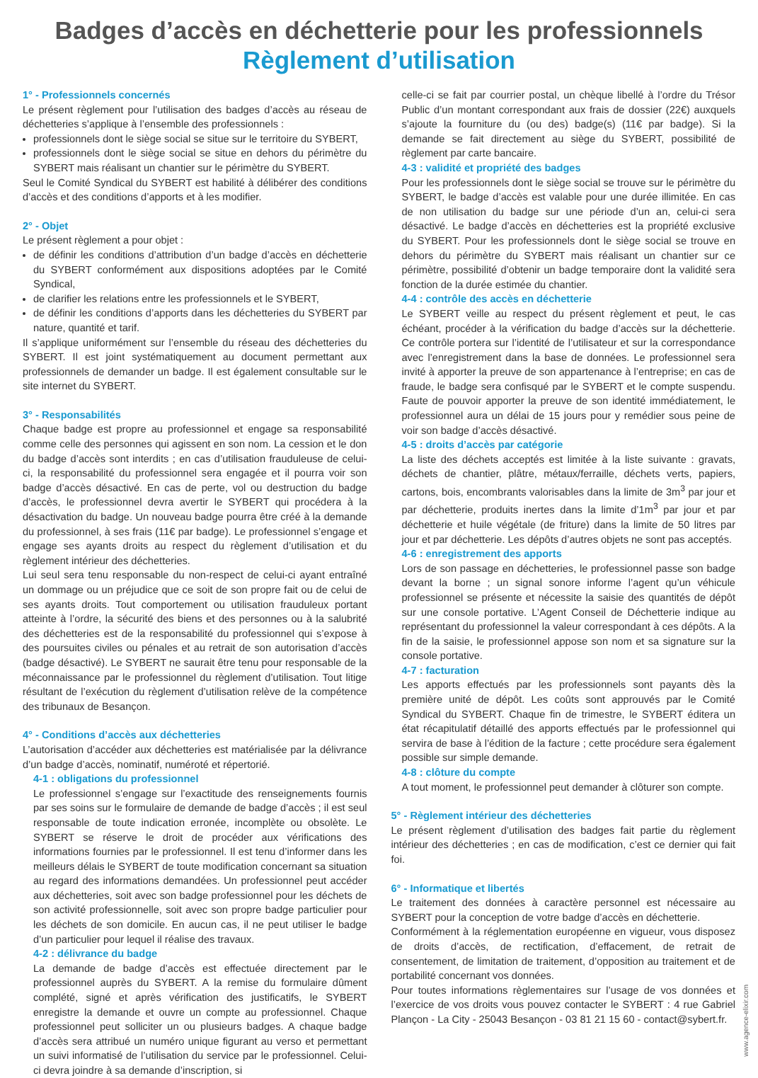Badges d’accès en déchetterie pour les professionnels
Règlement d’utilisation
1° - Professionnels concernés
Le présent règlement pour l’utilisation des badges d’accès au réseau de déchetteries s’applique à l’ensemble des professionnels :
professionnels dont le siège social se situe sur le territoire du SYBERT,
professionnels dont le siège social se situe en dehors du périmètre du SYBERT mais réalisant un chantier sur le périmètre du SYBERT.
Seul le Comité Syndical du SYBERT est habilité à délibérer des conditions d’accès et des conditions d’apports et à les modifier.
2° - Objet
Le présent règlement a pour objet :
de définir les conditions d’attribution d’un badge d’accès en déchetterie du SYBERT conformément aux dispositions adoptées par le Comité Syndical,
de clarifier les relations entre les professionnels et le SYBERT,
de définir les conditions d’apports dans les déchetteries du SYBERT par nature, quantité et tarif.
Il s’applique uniformément sur l’ensemble du réseau des déchetteries du SYBERT. Il est joint systématiquement au document permettant aux professionnels de demander un badge. Il est également consultable sur le site internet du SYBERT.
3° - Responsabilités
Chaque badge est propre au professionnel et engage sa responsabilité comme celle des personnes qui agissent en son nom. La cession et le don du badge d’accès sont interdits ; en cas d’utilisation frauduleuse de celui-ci, la responsabilité du professionnel sera engagée et il pourra voir son badge d’accès désactivé. En cas de perte, vol ou destruction du badge d’accès, le professionnel devra avertir le SYBERT qui procédera à la désactivation du badge. Un nouveau badge pourra être créé à la demande du professionnel, à ses frais (11€ par badge). Le professionnel s’engage et engage ses ayants droits au respect du règlement d’utilisation et du règlement intérieur des déchetteries.
Lui seul sera tenu responsable du non-respect de celui-ci ayant entraîné un dommage ou un préjudice que ce soit de son propre fait ou de celui de ses ayants droits. Tout comportement ou utilisation frauduleux portant atteinte à l’ordre, la sécurité des biens et des personnes ou à la salubrité des déchetteries est de la responsabilité du professionnel qui s’expose à des poursuites civiles ou pénales et au retrait de son autorisation d’accès (badge désactivé). Le SYBERT ne saurait être tenu pour responsable de la méconnaissance par le professionnel du règlement d’utilisation. Tout litige résultant de l’exécution du règlement d’utilisation relève de la compétence des tribunaux de Besançon.
4° - Conditions d’accès aux déchetteries
L’autorisation d’accéder aux déchetteries est matérialisée par la délivrance d’un badge d’accès, nominatif, numéroté et répertorié.
4-1 : obligations du professionnel
Le professionnel s’engage sur l’exactitude des renseignements fournis par ses soins sur le formulaire de demande de badge d’accès ; il est seul responsable de toute indication erronée, incomplète ou obsolète. Le SYBERT se réserve le droit de procéder aux vérifications des informations fournies par le professionnel. Il est tenu d’informer dans les meilleurs délais le SYBERT de toute modification concernant sa situation au regard des informations demandées. Un professionnel peut accéder aux déchetteries, soit avec son badge professionnel pour les déchets de son activité professionnelle, soit avec son propre badge particulier pour les déchets de son domicile. En aucun cas, il ne peut utiliser le badge d’un particulier pour lequel il réalise des travaux.
4-2 : délivrance du badge
La demande de badge d’accès est effectuée directement par le professionnel auprès du SYBERT. A la remise du formulaire dûment complété, signé et après vérification des justificatifs, le SYBERT enregistre la demande et ouvre un compte au professionnel. Chaque professionnel peut solliciter un ou plusieurs badges. A chaque badge d’accès sera attribué un numéro unique figurant au verso et permettant un suivi informatisé de l’utilisation du service par le professionnel. Celui-ci devra joindre à sa demande d’inscription, si
celle-ci se fait par courrier postal, un chèque libellé à l’ordre du Trésor Public d’un montant correspondant aux frais de dossier (22€) auxquels s’ajoute la fourniture du (ou des) badge(s) (11€ par badge). Si la demande se fait directement au siège du SYBERT, possibilité de règlement par carte bancaire.
4-3 : validité et propriété des badges
Pour les professionnels dont le siège social se trouve sur le périmètre du SYBERT, le badge d’accès est valable pour une durée illimitée. En cas de non utilisation du badge sur une période d’un an, celui-ci sera désactivé. Le badge d’accès en déchetteries est la propriété exclusive du SYBERT. Pour les professionnels dont le siège social se trouve en dehors du périmètre du SYBERT mais réalisant un chantier sur ce périmètre, possibilité d’obtenir un badge temporaire dont la validité sera fonction de la durée estimée du chantier.
4-4 : contrôle des accès en déchetterie
Le SYBERT veille au respect du présent règlement et peut, le cas échéant, procéder à la vérification du badge d’accès sur la déchetterie. Ce contrôle portera sur l’identité de l’utilisateur et sur la correspondance avec l’enregistrement dans la base de données. Le professionnel sera invité à apporter la preuve de son appartenance à l’entreprise; en cas de fraude, le badge sera confisqué par le SYBERT et le compte suspendu. Faute de pouvoir apporter la preuve de son identité immédiatement, le professionnel aura un délai de 15 jours pour y remédier sous peine de voir son badge d’accès désactivé.
4-5 : droits d’accès par catégorie
La liste des déchets acceptés est limitée à la liste suivante : gravats, déchets de chantier, plâtre, métaux/ferraille, déchets verts, papiers, cartons, bois, encombrants valorisables dans la limite de 3m<sup>3</sup> par jour et par déchetterie, produits inertes dans la limite d’1m<sup>3</sup> par jour et par déchetterie et huile végétale (de friture) dans la limite de 50 litres par jour et par déchetterie. Les dépôts d’autres objets ne sont pas acceptés.
4-6 : enregistrement des apports
Lors de son passage en déchetteries, le professionnel passe son badge devant la borne ; un signal sonore informe l’agent qu’un véhicule professionnel se présente et nécessite la saisie des quantités de dépôt sur une console portative. L’Agent Conseil de Déchetterie indique au représentant du professionnel la valeur correspondant à ces dépôts. A la fin de la saisie, le professionnel appose son nom et sa signature sur la console portative.
4-7 : facturation
Les apports effectués par les professionnels sont payants dès la première unité de dépôt. Les coûts sont approuvés par le Comité Syndical du SYBERT. Chaque fin de trimestre, le SYBERT éditera un état récapitulatif détaillé des apports effectués par le professionnel qui servira de base à l’édition de la facture ; cette procédure sera également possible sur simple demande.
4-8 : clôture du compte
A tout moment, le professionnel peut demander à clôturer son compte.
5° - Règlement intérieur des déchetteries
Le présent règlement d’utilisation des badges fait partie du règlement intérieur des déchetteries ; en cas de modification, c’est ce dernier qui fait foi.
6° - Informatique et libertés
Le traitement des données à caractère personnel est nécessaire au SYBERT pour la conception de votre badge d’accès en déchetterie.
Conformément à la réglementation européenne en vigueur, vous disposez de droits d’accès, de rectification, d’effacement, de retrait de consentement, de limitation de traitement, d’opposition au traitement et de portabilité concernant vos données.
Pour toutes informations règlementaires sur l’usage de vos données et l’exercice de vos droits vous pouvez contacter le SYBERT : 4 rue Gabriel Plançon - La City - 25043 Besançon - 03 81 21 15 60 - contact@sybert.fr.
www.agence-elixir.com